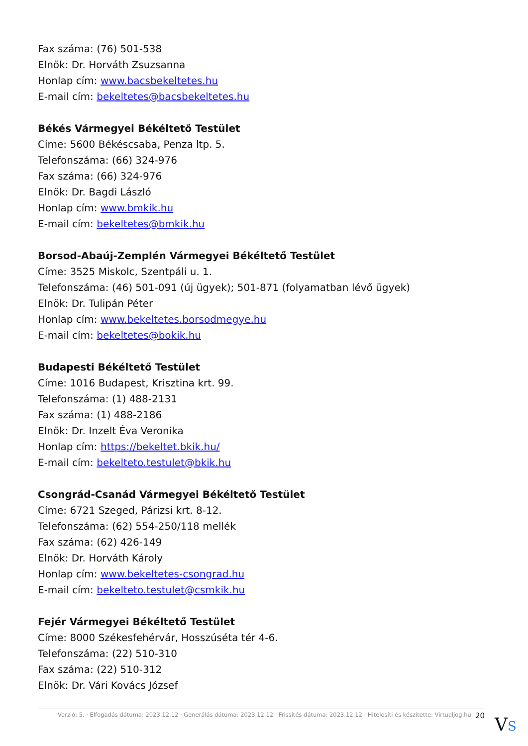Fax száma: (76) 501-538
Elnök: Dr. Horváth Zsuzsanna
Honlap cím: www.bacsbekeltetes.hu
E-mail cím: bekeltetes@bacsbekeltetes.hu
Békés Vármegyei Békéltető Testület
Címe: 5600 Békéscsaba, Penza ltp. 5.
Telefonszáma: (66) 324-976
Fax száma: (66) 324-976
Elnök: Dr. Bagdi László
Honlap cím: www.bmkik.hu
E-mail cím: bekeltetes@bmkik.hu
Borsod-Abaúj-Zemplén Vármegyei Békéltető Testület
Címe: 3525 Miskolc, Szentpáli u. 1.
Telefonszáma: (46) 501-091 (új ügyek); 501-871 (folyamatban lévő ügyek)
Elnök: Dr. Tulipán Péter
Honlap cím: www.bekeltetes.borsodmegye.hu
E-mail cím: bekeltetes@bokik.hu
Budapesti Békéltető Testület
Címe: 1016 Budapest, Krisztina krt. 99.
Telefonszáma: (1) 488-2131
Fax száma: (1) 488-2186
Elnök: Dr. Inzelt Éva Veronika
Honlap cím: https://bekeltet.bkik.hu/
E-mail cím: bekelteto.testulet@bkik.hu
Csongrád-Csanád Vármegyei Békéltető Testület
Címe: 6721 Szeged, Párizsi krt. 8-12.
Telefonszáma: (62) 554-250/118 mellék
Fax száma: (62) 426-149
Elnök: Dr. Horváth Károly
Honlap cím: www.bekeltetes-csongrad.hu
E-mail cím: bekelteto.testulet@csmkik.hu
Fejér Vármegyei Békéltető Testület
Címe: 8000 Székesfehérvár, Hosszúséta tér 4-6.
Telefonszáma: (22) 510-310
Fax száma: (22) 510-312
Elnök: Dr. Vári Kovács József
Verzió: 5. · Elfogadás dátuma: 2023.12.12 · Generálás dátuma: 2023.12.12 · Frissítés dátuma: 2023.12.12 · Hitelesíti és készítette: Virtualjog.hu 20
VS